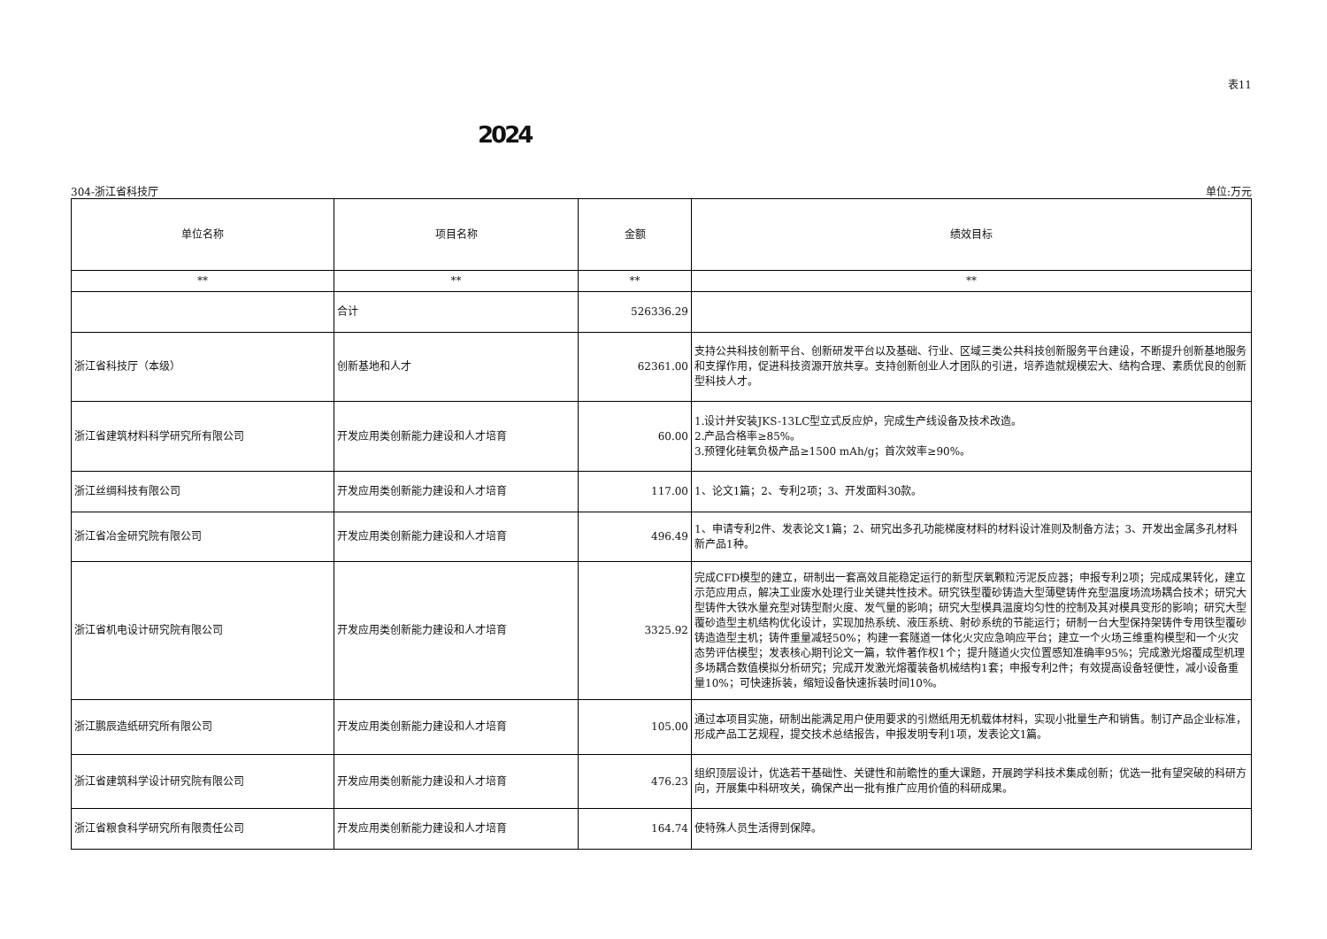表11
2024
304-浙江省科技厅 单位:万元
| 单位名称 | 项目名称 | 金额 | 绩效目标 |
| --- | --- | --- | --- |
| ** | ** | ** | ** |
| | 合计 | 526336.29 | |
| 浙江省科技厅（本级） | 创新基地和人才 | 62361.00 | 支持公共科技创新平台、创新研发平台以及基础、行业、区域三类公共科技创新服务平台建设，不断提升创新基地服务和支撑作用，促进科技资源开放共享。支持创新创业人才团队的引进，培养造就规模宏大、结构合理、素质优良的创新型科技人才。 |
| 浙江省建筑材料科学研究所有限公司 | 开发应用类创新能力建设和人才培育 | 60.00 | 1.设计并安装JKS-13LC型立式反应炉，完成生产线设备及技术改造。 2.产品合格率≥85%。 3.预锂化硅氧负极产品≥1500 mAh/g；首次效率≥90%。 |
| 浙江丝绸科技有限公司 | 开发应用类创新能力建设和人才培育 | 117.00 | 1、论文1篇；2、专利2项；3、开发面料30款。 |
| 浙江省冶金研究院有限公司 | 开发应用类创新能力建设和人才培育 | 496.49 | 1、申请专利2件、发表论文1篇；2、研究出多孔功能梯度材料的材料设计准则及制备方法；3、开发出金属多孔材料新产品1种。 |
| 浙江省机电设计研究院有限公司 | 开发应用类创新能力建设和人才培育 | 3325.92 | 完成CFD模型的建立，研制出一套高效且能稳定运行的新型厌氧颗粒污泥反应器；申报专利2项；完成成果转化，建立示范应用点，解决工业废水处理行业关键共性技术。研究铁型覆砂铸造大型薄壁铸件充型温度场流场耦合技术；研究大型铸件大铁水量充型对铸型耐火度、发气量的影响；研究大型模具温度均匀性的控制及其对模具变形的影响；研究大型覆砂造型主机结构优化设计，实现加热系统、液压系统、射砂系统的节能运行；研制一台大型保持架铸件专用铁型覆砂铸造造型主机；铸件重量减轻50%；构建一套隧道一体化火灾应急响应平台；建立一个火场三维重构模型和一个火灾态势评估模型；发表核心期刊论文一篇，软件著作权1个；提升隧道火灾位置感知准确率95%；完成激光熔覆成型机理多场耦合数值模拟分析研究；完成开发激光熔覆装备机械结构1套；申报专利2件；有效提高设备轻便性，减小设备重量10%；可快速拆装，缩短设备快速拆装时间10%。 |
| 浙江鹏辰造纸研究所有限公司 | 开发应用类创新能力建设和人才培育 | 105.00 | 通过本项目实施，研制出能满足用户使用要求的引燃纸用无机载体材料，实现小批量生产和销售。制订产品企业标准，形成产品工艺规程，提交技术总结报告，申报发明专利1项，发表论文1篇。 |
| 浙江省建筑科学设计研究院有限公司 | 开发应用类创新能力建设和人才培育 | 476.23 | 组织顶层设计，优选若干基础性、关键性和前瞻性的重大课题，开展跨学科技术集成创新；优选一批有望突破的科研方向，开展集中科研攻关，确保产出一批有推广应用价值的科研成果。 |
| 浙江省粮食科学研究所有限责任公司 | 开发应用类创新能力建设和人才培育 | 164.74 | 使特殊人员生活得到保障。 |